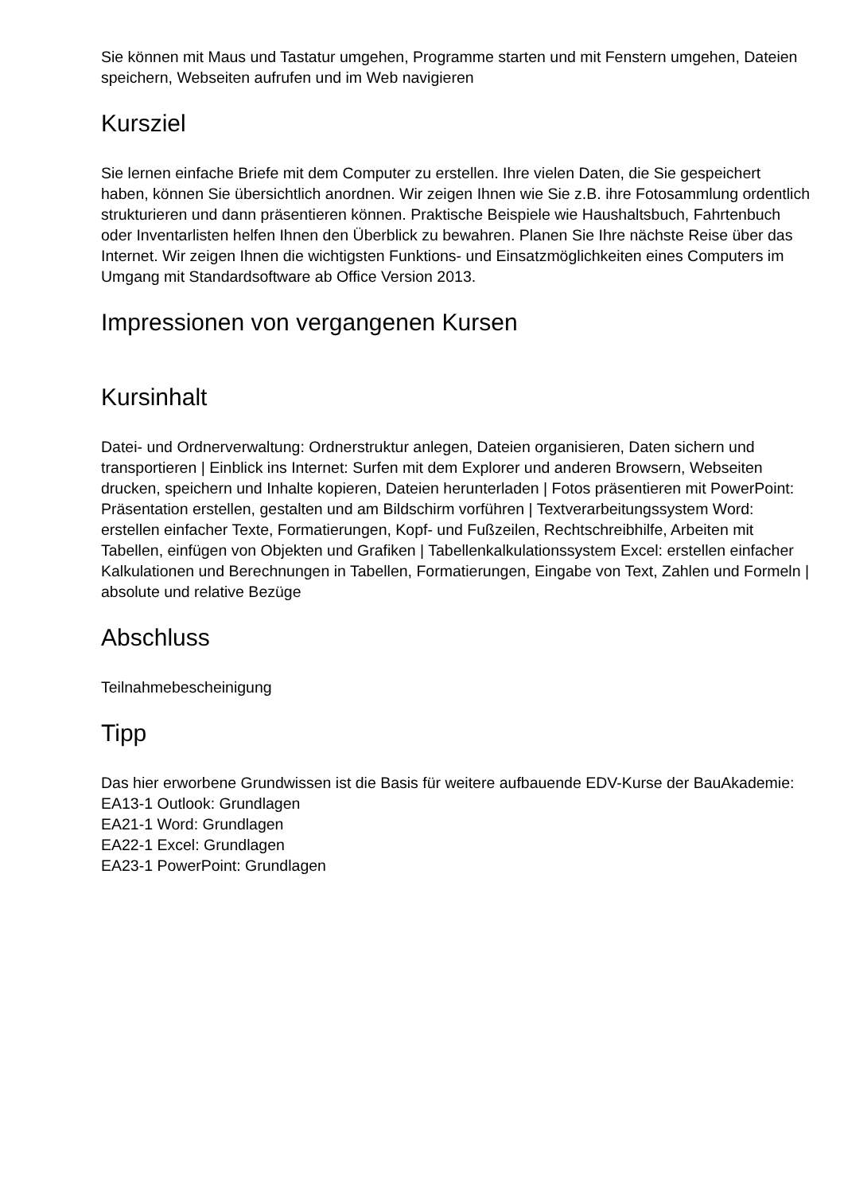Sie können mit Maus und Tastatur umgehen, Programme starten und mit Fenstern umgehen, Dateien speichern, Webseiten aufrufen und im Web navigieren
Kursziel
Sie lernen einfache Briefe mit dem Computer zu erstellen. Ihre vielen Daten, die Sie gespeichert haben, können Sie übersichtlich anordnen. Wir zeigen Ihnen wie Sie z.B. ihre Fotosammlung ordentlich strukturieren und dann präsentieren können. Praktische Beispiele wie Haushaltsbuch, Fahrtenbuch oder Inventarlisten helfen Ihnen den Überblick zu bewahren. Planen Sie Ihre nächste Reise über das Internet. Wir zeigen Ihnen die wichtigsten Funktions- und Einsatzmöglichkeiten eines Computers im Umgang mit Standardsoftware ab Office Version 2013.
Impressionen von vergangenen Kursen
Kursinhalt
Datei- und Ordnerverwaltung: Ordnerstruktur anlegen, Dateien organisieren, Daten sichern und transportieren | Einblick ins Internet: Surfen mit dem Explorer und anderen Browsern, Webseiten drucken, speichern und Inhalte kopieren, Dateien herunterladen | Fotos präsentieren mit PowerPoint: Präsentation erstellen, gestalten und am Bildschirm vorführen | Textverarbeitungssystem Word: erstellen einfacher Texte, Formatierungen, Kopf- und Fußzeilen, Rechtschreibhilfe, Arbeiten mit Tabellen, einfügen von Objekten und Grafiken | Tabellenkalkulationssystem Excel: erstellen einfacher Kalkulationen und Berechnungen in Tabellen, Formatierungen, Eingabe von Text, Zahlen und Formeln | absolute und relative Bezüge
Abschluss
Teilnahmebescheinigung
Tipp
Das hier erworbene Grundwissen ist die Basis für weitere aufbauende EDV-Kurse der BauAkademie:
EA13-1 Outlook: Grundlagen
EA21-1 Word: Grundlagen
EA22-1 Excel: Grundlagen
EA23-1 PowerPoint: Grundlagen